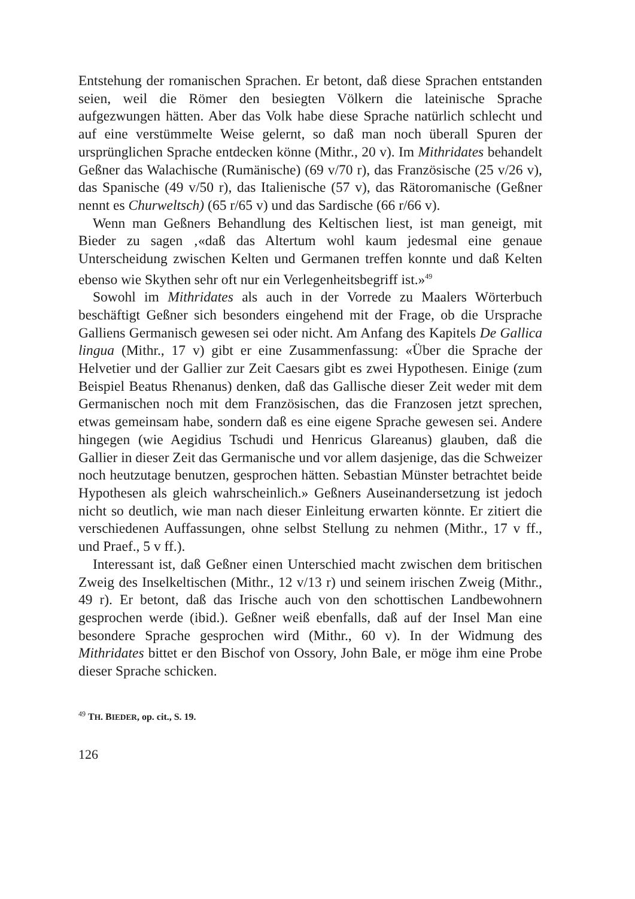Entstehung der romanischen Sprachen. Er betont, daß diese Sprachen entstanden seien, weil die Römer den besiegten Völkern die lateinische Sprache aufgezwungen hätten. Aber das Volk habe diese Sprache natürlich schlecht und auf eine verstümmelte Weise gelernt, so daß man noch überall Spuren der ursprünglichen Sprache entdecken könne (Mithr., 20 v). Im Mithridates behandelt Geßner das Walachische (Rumänische) (69 v/70 r), das Französische (25 v/26 v), das Spanische (49 v/50 r), das Italienische (57 v), das Rätoromanische (Geßner nennt es Churweltsch) (65 r/65 v) und das Sardische (66 r/66 v).
Wenn man Geßners Behandlung des Keltischen liest, ist man geneigt, mit Bieder zu sagen ‚«daß das Altertum wohl kaum jedesmal eine genaue Unterscheidung zwischen Kelten und Germanen treffen konnte und daß Kelten ebenso wie Skythen sehr oft nur ein Verlegenheitsbegriff ist.»<sup>49</sup>
Sowohl im Mithridates als auch in der Vorrede zu Maalers Wörterbuch beschäftigt Geßner sich besonders eingehend mit der Frage, ob die Ursprache Galliens Germanisch gewesen sei oder nicht. Am Anfang des Kapitels De Gallica lingua (Mithr., 17 v) gibt er eine Zusammenfassung: «Über die Sprache der Helvetier und der Gallier zur Zeit Caesars gibt es zwei Hypothesen. Einige (zum Beispiel Beatus Rhenanus) denken, daß das Gallische dieser Zeit weder mit dem Germanischen noch mit dem Französischen, das die Franzosen jetzt sprechen, etwas gemeinsam habe, sondern daß es eine eigene Sprache gewesen sei. Andere hingegen (wie Aegidius Tschudi und Henricus Glareanus) glauben, daß die Gallier in dieser Zeit das Germanische und vor allem dasjenige, das die Schweizer noch heutzutage benutzen, gesprochen hätten. Sebastian Münster betrachtet beide Hypothesen als gleich wahrscheinlich.» Geßners Auseinandersetzung ist jedoch nicht so deutlich, wie man nach dieser Einleitung erwarten könnte. Er zitiert die verschiedenen Auffassungen, ohne selbst Stellung zu nehmen (Mithr., 17 v ff., und Praef., 5 v ff.).
Interessant ist, daß Geßner einen Unterschied macht zwischen dem britischen Zweig des Inselkeltischen (Mithr., 12 v/13 r) und seinem irischen Zweig (Mithr., 49 r). Er betont, daß das Irische auch von den schottischen Landbewohnern gesprochen werde (ibid.). Geßner weiß ebenfalls, daß auf der Insel Man eine besondere Sprache gesprochen wird (Mithr., 60 v). In der Widmung des Mithridates bittet er den Bischof von Ossory, John Bale, er möge ihm eine Probe dieser Sprache schicken.
<sup>49</sup> TH. BIEDER, op. cit., S. 19.
126